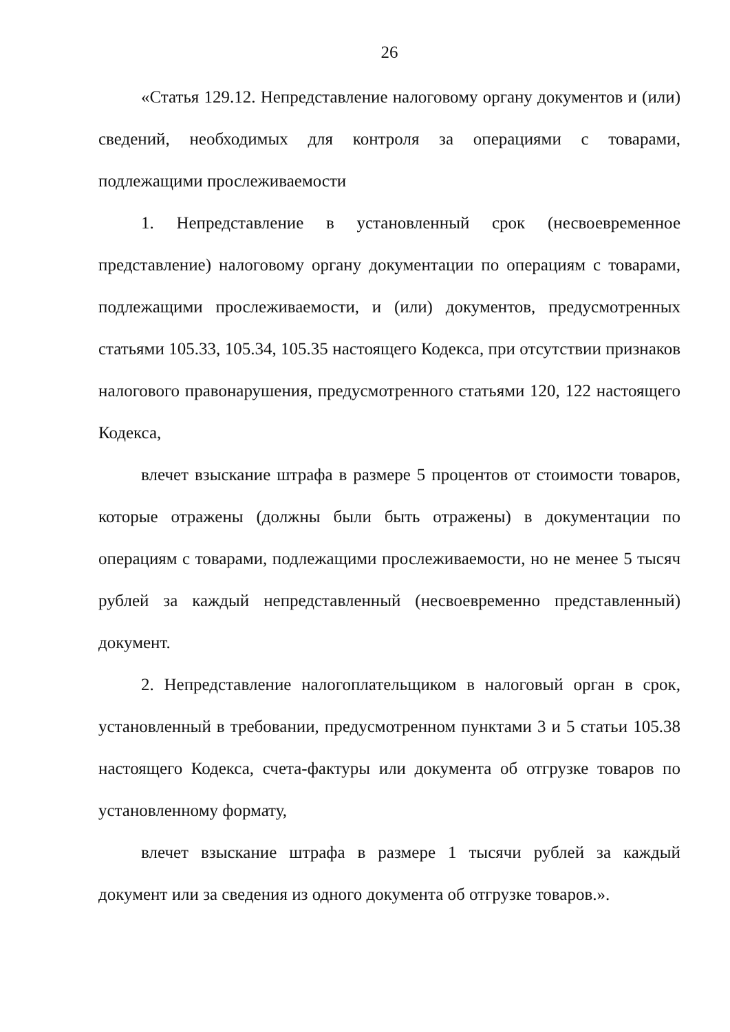26
«Статья 129.12. Непредставление налоговому органу документов и (или) сведений, необходимых для контроля за операциями с товарами, подлежащими прослеживаемости
1. Непредставление в установленный срок (несвоевременное представление) налоговому органу документации по операциям с товарами, подлежащими прослеживаемости, и (или) документов, предусмотренных статьями 105.33, 105.34, 105.35 настоящего Кодекса, при отсутствии признаков налогового правонарушения, предусмотренного статьями 120, 122 настоящего Кодекса,
влечет взыскание штрафа в размере 5 процентов от стоимости товаров, которые отражены (должны были быть отражены) в документации по операциям с товарами, подлежащими прослеживаемости, но не менее 5 тысяч рублей за каждый непредставленный (несвоевременно представленный) документ.
2. Непредставление налогоплательщиком в налоговый орган в срок, установленный в требовании, предусмотренном пунктами 3 и 5 статьи 105.38 настоящего Кодекса, счета-фактуры или документа об отгрузке товаров по установленному формату,
влечет взыскание штрафа в размере 1 тысячи рублей за каждый документ или за сведения из одного документа об отгрузке товаров.».